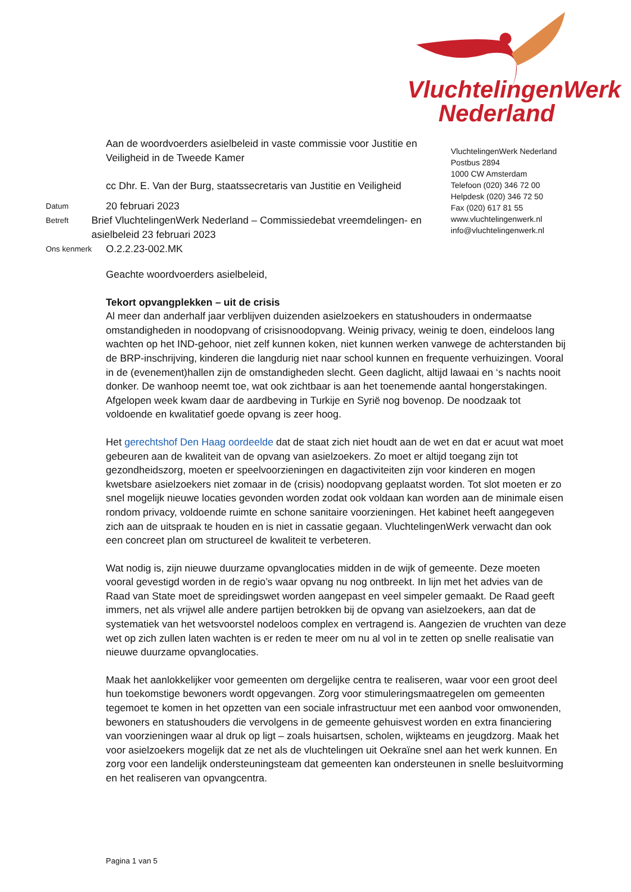VluchtelingenWerk
Nederland
Aan de woordvoerders asielbeleid in vaste commissie voor Justitie en Veiligheid in de Tweede Kamer
cc Dhr. E. Van der Burg, staatssecretaris van Justitie en Veiligheid
Datum
20 februari 2023
Betreft
Brief VluchtelingenWerk Nederland – Commissiedebat vreemdelingen- en asielbeleid 23 februari 2023
Ons kenmerk
O.2.2.23-002.MK
VluchtelingenWerk Nederland
Postbus 2894
1000 CW Amsterdam
Telefoon (020) 346 72 00
Helpdesk (020) 346 72 50
Fax (020) 617 81 55
www.vluchtelingenwerk.nl
info@vluchtelingenwerk.nl
Geachte woordvoerders asielbeleid,
Tekort opvangplekken – uit de crisis
Al meer dan anderhalf jaar verblijven duizenden asielzoekers en statushouders in ondermaatse omstandigheden in noodopvang of crisisnoodopvang. Weinig privacy, weinig te doen, eindeloos lang wachten op het IND-gehoor, niet zelf kunnen koken, niet kunnen werken vanwege de achterstanden bij de BRP-inschrijving, kinderen die langdurig niet naar school kunnen en frequente verhuizingen. Vooral in de (evenement)hallen zijn de omstandigheden slecht. Geen daglicht, altijd lawaai en ‘s nachts nooit donker. De wanhoop neemt toe, wat ook zichtbaar is aan het toenemende aantal hongerstakingen. Afgelopen week kwam daar de aardbeving in Turkije en Syrië nog bovenop. De noodzaak tot voldoende en kwalitatief goede opvang is zeer hoog.
Het gerechtshof Den Haag oordeelde dat de staat zich niet houdt aan de wet en dat er acuut wat moet gebeuren aan de kwaliteit van de opvang van asielzoekers. Zo moet er altijd toegang zijn tot gezondheidszorg, moeten er speelvoorzieningen en dagactiviteiten zijn voor kinderen en mogen kwetsbare asielzoekers niet zomaar in de (crisis) noodopvang geplaatst worden. Tot slot moeten er zo snel mogelijk nieuwe locaties gevonden worden zodat ook voldaan kan worden aan de minimale eisen rondom privacy, voldoende ruimte en schone sanitaire voorzieningen. Het kabinet heeft aangegeven zich aan de uitspraak te houden en is niet in cassatie gegaan. VluchtelingenWerk verwacht dan ook een concreet plan om structureel de kwaliteit te verbeteren.
Wat nodig is, zijn nieuwe duurzame opvanglocaties midden in de wijk of gemeente. Deze moeten vooral gevestigd worden in de regio’s waar opvang nu nog ontbreekt. In lijn met het advies van de Raad van State moet de spreidingswet worden aangepast en veel simpeler gemaakt. De Raad geeft immers, net als vrijwel alle andere partijen betrokken bij de opvang van asielzoekers, aan dat de systematiek van het wetsvoorstel nodeloos complex en vertragend is. Aangezien de vruchten van deze wet op zich zullen laten wachten is er reden te meer om nu al vol in te zetten op snelle realisatie van nieuwe duurzame opvanglocaties.
Maak het aanlokkelijker voor gemeenten om dergelijke centra te realiseren, waar voor een groot deel hun toekomstige bewoners wordt opgevangen. Zorg voor stimuleringsmaatregelen om gemeenten tegemoet te komen in het opzetten van een sociale infrastructuur met een aanbod voor omwonenden, bewoners en statushouders die vervolgens in de gemeente gehuisvest worden en extra financiering van voorzieningen waar al druk op ligt – zoals huisartsen, scholen, wijkteams en jeugdzorg. Maak het voor asielzoekers mogelijk dat ze net als de vluchtelingen uit Oekraïne snel aan het werk kunnen. En zorg voor een landelijk ondersteuningsteam dat gemeenten kan ondersteunen in snelle besluitvorming en het realiseren van opvangcentra.
Pagina 1 van 5